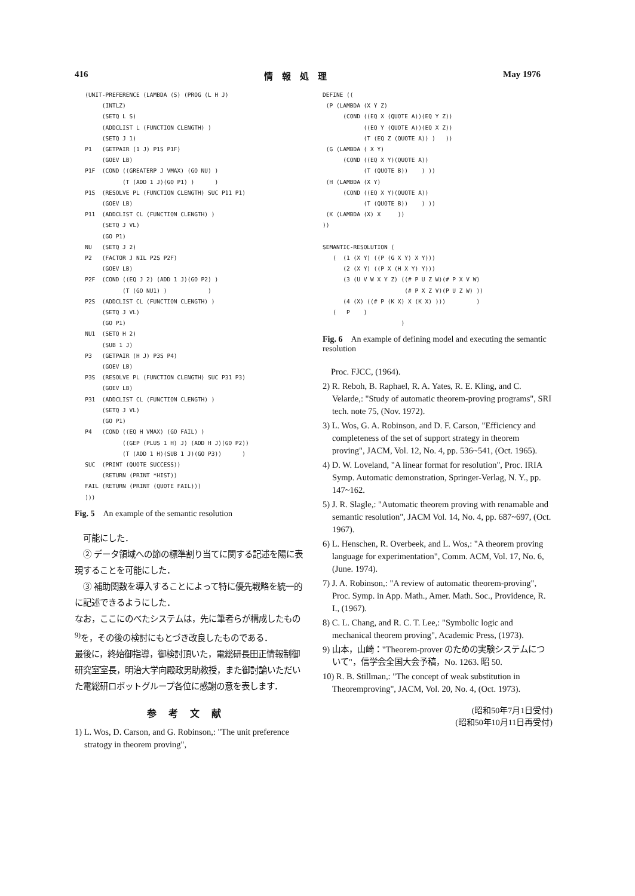416 情　報　処　理 May 1976
   (UNIT-PREFERENCE (LAMBDA (S) (PROG (L H J)
        (INTLZ)
        (SETQ L S)
        (ADDCLIST L (FUNCTION CLENGTH) )
        (SETQ J 1)
   P1   (GETPAIR (1 J) P1S P1F)
        (GOEV LB)
   P1F  (COND ((GREATERP J VMAX) (GO NU) )
              (T (ADD 1 J)(GO P1) )      )
   P1S  (RESOLVE PL (FUNCTION CLENGTH) SUC P11 P1)
        (GOEV LB)
   P11  (ADDCLIST CL (FUNCTION CLENGTH) )
        (SETQ J VL)
        (GO P1)
   NU   (SETQ J 2)
   P2   (FACTOR J NIL P2S P2F)
        (GOEV LB)
   P2F  (COND ((EQ J 2) (ADD 1 J)(GO P2) )
              (T (GO NU1) )            )
   P2S  (ADDCLIST CL (FUNCTION CLENGTH) )
        (SETQ J VL)
        (GO P1)
   NU1  (SETQ H 2)
        (SUB 1 J)
   P3   (GETPAIR (H J) P3S P4)
        (GOEV LB)
   P3S  (RESOLVE PL (FUNCTION CLENGTH) SUC P31 P3)
        (GOEV LB)
   P31  (ADDCLIST CL (FUNCTION CLENGTH) )
        (SETQ J VL)
        (GO P1)
   P4   (COND ((EQ H VMAX) (GO FAIL) )
              ((GEP (PLUS 1 H) J) (ADD H J)(GO P2))
              (T (ADD 1 H)(SUB 1 J)(GO P3))      )
   SUC  (PRINT (QUOTE SUCCESS))
        (RETURN (PRINT *HIST))
   FAIL (RETURN (PRINT (QUOTE FAIL)))
   )))
Fig. 5　An example of the semantic resolution
　可能にした．
　② データ領域への節の標準割り当てに関する記述を陽に表現することを可能にした．
　③ 補助関数を導入することによって特に優先戦略を統一的に記述できるようにした．
なお，ここにのべたシステムは，先に筆者らが構成したもの<sup>9)</sup>を，その後の検討にもとづき改良したものである．
最後に，終始御指導，御検討頂いた，電総研長田正情報制御研究室室長，明治大学向殿政男助教授，また御討論いただいた電総研ロボットグループ各位に感謝の意を表します．
参考文献
1) L. Wos, D. Carson, and G. Robinson,: "The unit preference stratogy in theorem proving",
DEFINE ((
 (P (LAMBDA (X Y Z)
      (COND ((EQ X (QUOTE A))(EQ Y Z))
            ((EQ Y (QUOTE A))(EQ X Z))
            (T (EQ Z (QUOTE A)) )   ))
 (G (LAMBDA ( X Y)
      (COND ((EQ X Y)(QUOTE A))
            (T (QUOTE B))    ) ))
 (H (LAMBDA (X Y)
      (COND ((EQ X Y)(QUOTE A))
            (T (QUOTE B))    ) ))
 (K (LAMBDA (X) X     ))
))

SEMANTIC-RESOLUTION (
   (  (1 (X Y) ((P (G X Y) X Y)))
      (2 (X Y) ((P X (H X Y) Y)))
      (3 (U V W X Y Z) ((# P U Z W)(# P X V W)
                        (# P X Z V)(P U Z W) ))
      (4 (X) ((# P (K X) X (K X) )))         )
   (   P    )
                       )
Fig. 6　An example of defining model and executing the semantic resolution
　Proc. FJCC, (1964).
2) R. Reboh, B. Raphael, R. A. Yates, R. E. Kling, and C. Velarde,: "Study of automatic theorem-proving programs", SRI tech. note 75, (Nov. 1972).
3) L. Wos, G. A. Robinson, and D. F. Carson, "Efficiency and completeness of the set of support strategy in theorem proving", JACM, Vol. 12, No. 4, pp. 536~541, (Oct. 1965).
4) D. W. Loveland, "A linear format for resolution", Proc. IRIA Symp. Automatic demonstration, Springer-Verlag, N. Y., pp. 147~162.
5) J. R. Slagle,: "Automatic theorem proving with renamable and semantic resolution", JACM Vol. 14, No. 4, pp. 687~697, (Oct. 1967).
6) L. Henschen, R. Overbeek, and L. Wos,: "A theorem proving language for experimentation", Comm. ACM, Vol. 17, No. 6, (June. 1974).
7) J. A. Robinson,: "A review of automatic theorem-proving", Proc. Symp. in App. Math., Amer. Math. Soc., Providence, R. I., (1967).
8) C. L. Chang, and R. C. T. Lee,: "Symbolic logic and mechanical theorem proving", Academic Press, (1973).
9) 山本，山崎："Theorem-prover のための実験システムについて"，信学会全国大会予稿，No. 1263. 昭 50.
10) R. B. Stillman,: "The concept of weak substitution in Theoremproving", JACM, Vol. 20, No. 4, (Oct. 1973).
(昭和50年7月1日受付)
(昭和50年10月11日再受付)